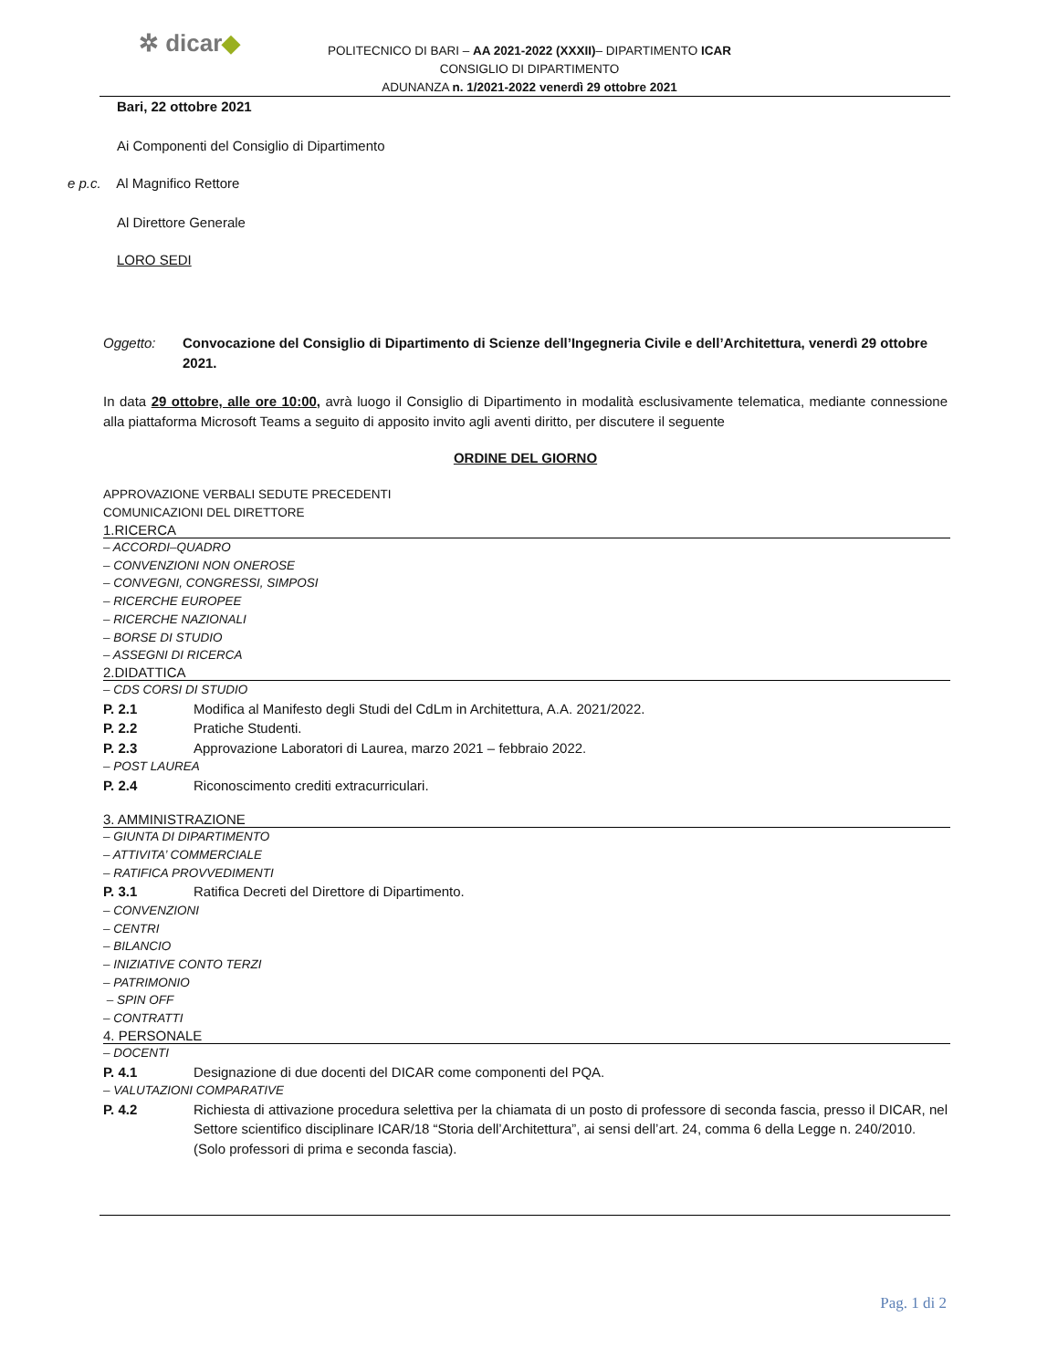✲ dicar◆
POLITECNICO DI BARI – AA 2021-2022 (XXXII)– DIPARTIMENTO ICAR
CONSIGLIO DI DIPARTIMENTO
ADUNANZA n. 1/2021-2022 venerdì 29 ottobre 2021
Bari, 22 ottobre 2021
Ai Componenti del Consiglio di Dipartimento
e p.c. Al Magnifico Rettore
Al Direttore Generale
LORO SEDI
Oggetto: Convocazione del Consiglio di Dipartimento di Scienze dell’Ingegneria Civile e dell’Architettura, venerdì 29 ottobre 2021.
In data 29 ottobre, alle ore 10:00, avrà luogo il Consiglio di Dipartimento in modalità esclusivamente telematica, mediante connessione alla piattaforma Microsoft Teams a seguito di apposito invito agli aventi diritto, per discutere il seguente
ORDINE DEL GIORNO
APPROVAZIONE VERBALI SEDUTE PRECEDENTI
COMUNICAZIONI DEL DIRETTORE
1.RICERCA
– ACCORDI–QUADRO
– CONVENZIONI NON ONEROSE
– CONVEGNI, CONGRESSI, SIMPOSI
– RICERCHE EUROPEE
– RICERCHE NAZIONALI
– BORSE DI STUDIO
– ASSEGNI DI RICERCA
2.DIDATTICA
– CDS CORSI DI STUDIO
P. 2.1 Modifica al Manifesto degli Studi del CdLm in Architettura, A.A. 2021/2022.
P. 2.2 Pratiche Studenti.
P. 2.3 Approvazione Laboratori di Laurea, marzo 2021 – febbraio 2022.
– POST LAUREA
P. 2.4 Riconoscimento crediti extracurriculari.
3. AMMINISTRAZIONE
– GIUNTA DI DIPARTIMENTO
– ATTIVITA’ COMMERCIALE
– RATIFICA PROVVEDIMENTI
P. 3.1 Ratifica Decreti del Direttore di Dipartimento.
– CONVENZIONI
– CENTRI
– BILANCIO
– INIZIATIVE CONTO TERZI
– PATRIMONIO
– SPIN OFF
– CONTRATTI
4. PERSONALE
– DOCENTI
P. 4.1 Designazione di due docenti del DICAR come componenti del PQA.
– VALUTAZIONI COMPARATIVE
P. 4.2 Richiesta di attivazione procedura selettiva per la chiamata di un posto di professore di seconda fascia, presso il DICAR, nel Settore scientifico disciplinare ICAR/18 “Storia dell’Architettura”, ai sensi dell’art. 24, comma 6 della Legge n. 240/2010.
(Solo professori di prima e seconda fascia).
Pag. 1 di 2